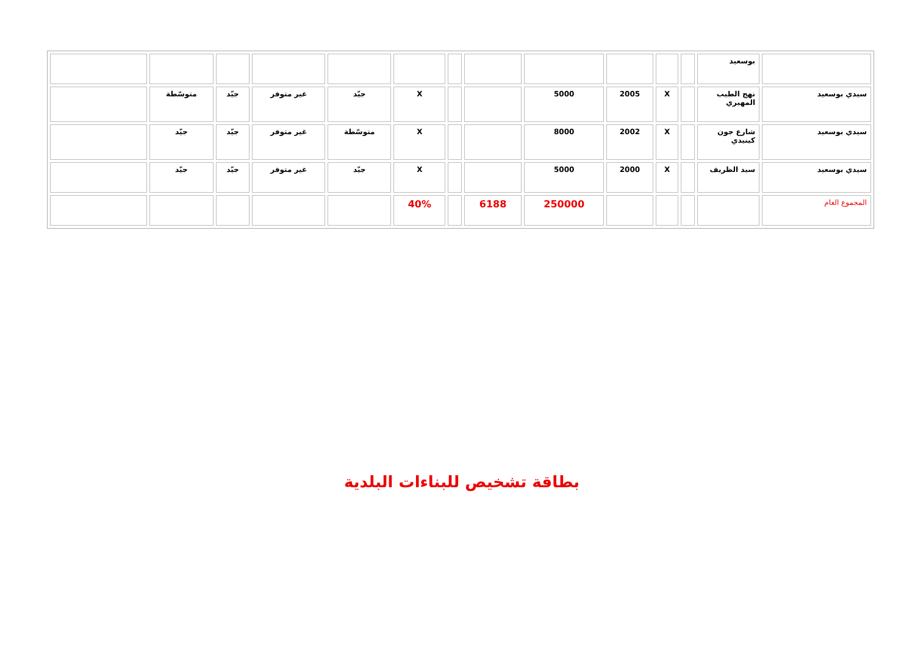| | بوسعيد | | | | | | | | | | | | |
| سيدي بوسعيد | نهج الطيب المهيري | | X | 2005 | 5000 | | | X | جيّد | غير متوفر | جيّد | متوسّطة | |
| سيدي بوسعيد | شارع جون كينيدي | | X | 2002 | 8000 | | | X | متوسّطة | غير متوفر | جيّد | جيّد | |
| سيدي بوسعيد | سيد الظريف | | X | 2000 | 5000 | | | X | جيّد | غير متوفر | جيّد | جيّد | |
| المجموع العام | | | | | 250000 | 6188 | | 40% | | | | | |
بطاقة تشخيص للبناءات البلدية